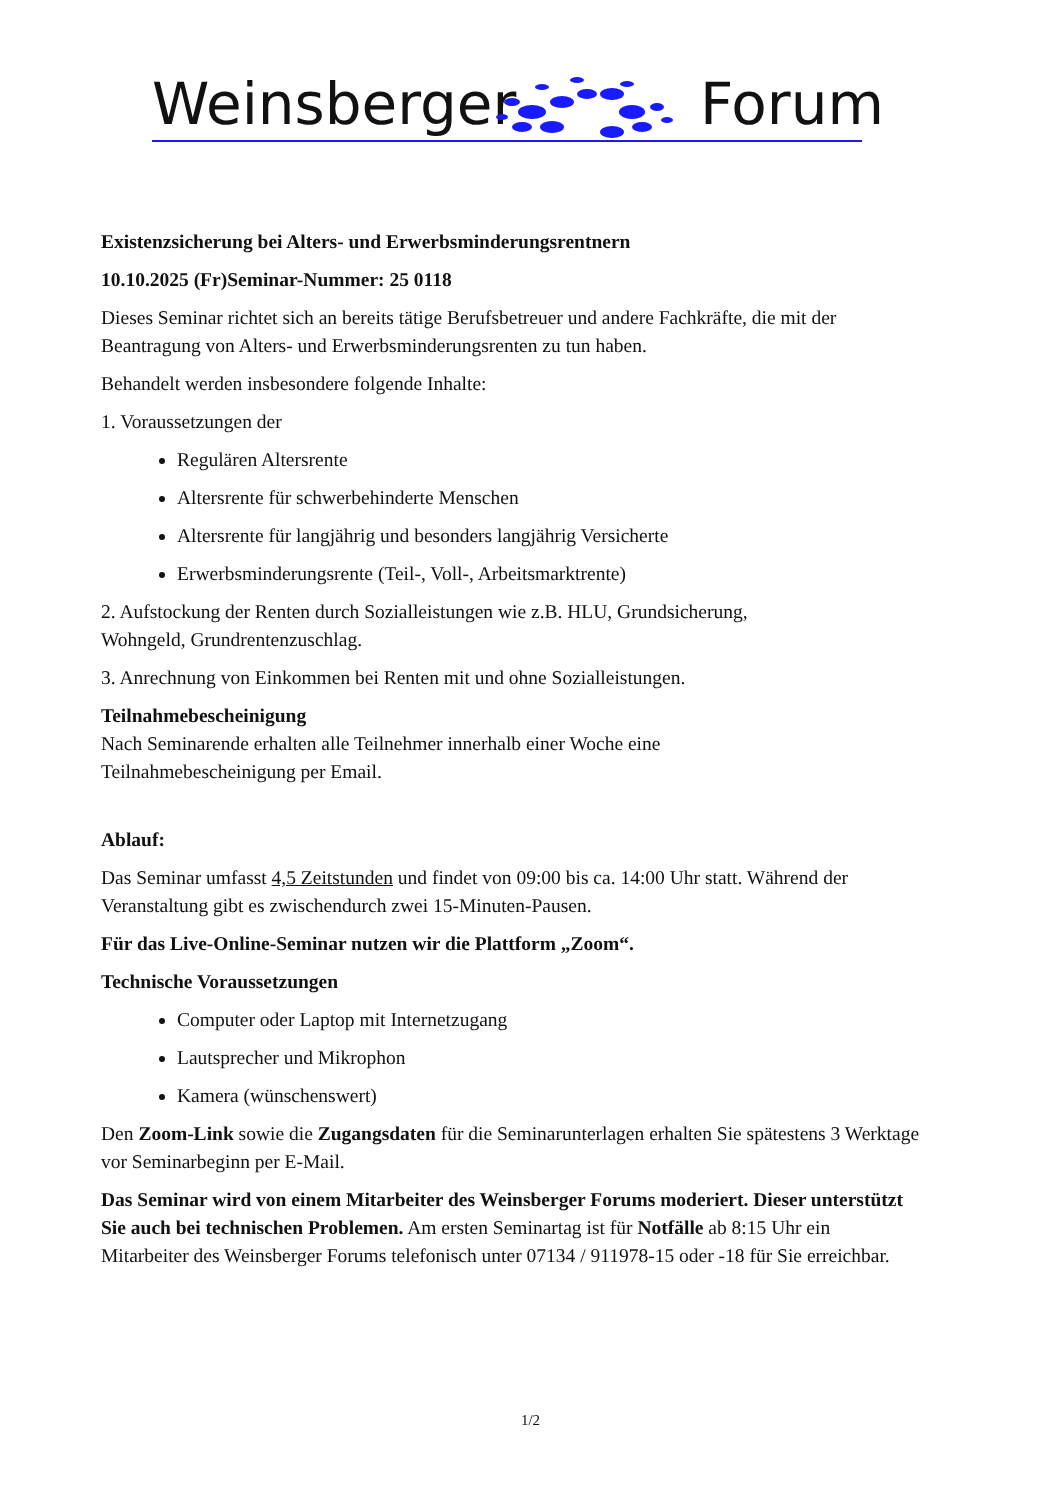Weinsberger Forum
Existenzsicherung bei Alters- und Erwerbsminderungsrentnern
10.10.2025 (Fr)Seminar-Nummer: 25 0118
Dieses Seminar richtet sich an bereits tätige Berufsbetreuer und andere Fachkräfte, die mit der Beantragung von Alters- und Erwerbsminderungsrenten zu tun haben.
Behandelt werden insbesondere folgende Inhalte:
1. Voraussetzungen der
Regulären Altersrente
Altersrente für schwerbehinderte Menschen
Altersrente für langjährig und besonders langjährig Versicherte
Erwerbsminderungsrente (Teil-, Voll-, Arbeitsmarktrente)
2. Aufstockung der Renten durch Sozialleistungen wie z.B. HLU, Grundsicherung,
Wohngeld, Grundrentenzuschlag.
3. Anrechnung von Einkommen bei Renten mit und ohne Sozialleistungen.
Teilnahmebescheinigung
Nach Seminarende erhalten alle Teilnehmer innerhalb einer Woche eine
Teilnahmebescheinigung per Email.
Ablauf:
Das Seminar umfasst 4,5 Zeitstunden und findet von 09:00 bis ca. 14:00 Uhr statt. Während der Veranstaltung gibt es zwischendurch zwei 15-Minuten-Pausen.
Für das Live-Online-Seminar nutzen wir die Plattform „Zoom“.
Technische Voraussetzungen
Computer oder Laptop mit Internetzugang
Lautsprecher und Mikrophon
Kamera (wünschenswert)
Den Zoom-Link sowie die Zugangsdaten für die Seminarunterlagen erhalten Sie spätestens 3 Werktage vor Seminarbeginn per E-Mail.
Das Seminar wird von einem Mitarbeiter des Weinsberger Forums moderiert. Dieser unterstützt Sie auch bei technischen Problemen. Am ersten Seminartag ist für Notfälle ab 8:15 Uhr ein Mitarbeiter des Weinsberger Forums telefonisch unter 07134 / 911978-15 oder -18 für Sie erreichbar.
1/2